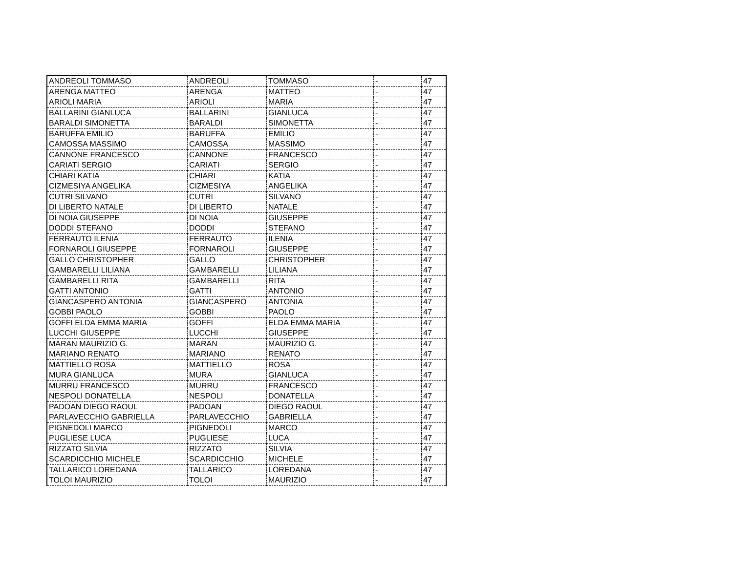| ANDREOLI TOMMASO | ANDREOLI | TOMMASO | - | 47 |
| ARENGA MATTEO | ARENGA | MATTEO | - | 47 |
| ARIOLI MARIA | ARIOLI | MARIA | - | 47 |
| BALLARINI GIANLUCA | BALLARINI | GIANLUCA | - | 47 |
| BARALDI SIMONETTA | BARALDI | SIMONETTA | - | 47 |
| BARUFFA EMILIO | BARUFFA | EMILIO | - | 47 |
| CAMOSSA MASSIMO | CAMOSSA | MASSIMO | - | 47 |
| CANNONE FRANCESCO | CANNONE | FRANCESCO | - | 47 |
| CARIATI SERGIO | CARIATI | SERGIO | - | 47 |
| CHIARI KATIA | CHIARI | KATIA | - | 47 |
| CIZMESIYA ANGELIKA | CIZMESIYA | ANGELIKA | - | 47 |
| CUTRI SILVANO | CUTRI | SILVANO | - | 47 |
| DI LIBERTO NATALE | DI LIBERTO | NATALE | - | 47 |
| DI NOIA GIUSEPPE | DI NOIA | GIUSEPPE | - | 47 |
| DODDI STEFANO | DODDI | STEFANO | - | 47 |
| FERRAUTO ILENIA | FERRAUTO | ILENIA | - | 47 |
| FORNAROLI GIUSEPPE | FORNAROLI | GIUSEPPE | - | 47 |
| GALLO CHRISTOPHER | GALLO | CHRISTOPHER | - | 47 |
| GAMBARELLI LILIANA | GAMBARELLI | LILIANA | - | 47 |
| GAMBARELLI RITA | GAMBARELLI | RITA | - | 47 |
| GATTI ANTONIO | GATTI | ANTONIO | - | 47 |
| GIANCASPERO ANTONIA | GIANCASPERO | ANTONIA | - | 47 |
| GOBBI PAOLO | GOBBI | PAOLO | - | 47 |
| GOFFI ELDA EMMA MARIA | GOFFI | ELDA EMMA MARIA | - | 47 |
| LUCCHI GIUSEPPE | LUCCHI | GIUSEPPE | - | 47 |
| MARAN MAURIZIO G. | MARAN | MAURIZIO G. | - | 47 |
| MARIANO RENATO | MARIANO | RENATO | - | 47 |
| MATTIELLO ROSA | MATTIELLO | ROSA | - | 47 |
| MURA GIANLUCA | MURA | GIANLUCA | - | 47 |
| MURRU FRANCESCO | MURRU | FRANCESCO | - | 47 |
| NESPOLI DONATELLA | NESPOLI | DONATELLA | - | 47 |
| PADOAN DIEGO RAOUL | PADOAN | DIEGO RAOUL | - | 47 |
| PARLAVECCHIO GABRIELLA | PARLAVECCHIO | GABRIELLA | - | 47 |
| PIGNEDOLI MARCO | PIGNEDOLI | MARCO | - | 47 |
| PUGLIESE LUCA | PUGLIESE | LUCA | - | 47 |
| RIZZATO SILVIA | RIZZATO | SILVIA | - | 47 |
| SCARDICCHIO MICHELE | SCARDICCHIO | MICHELE | - | 47 |
| TALLARICO LOREDANA | TALLARICO | LOREDANA | - | 47 |
| TOLOI MAURIZIO | TOLOI | MAURIZIO | - | 47 |